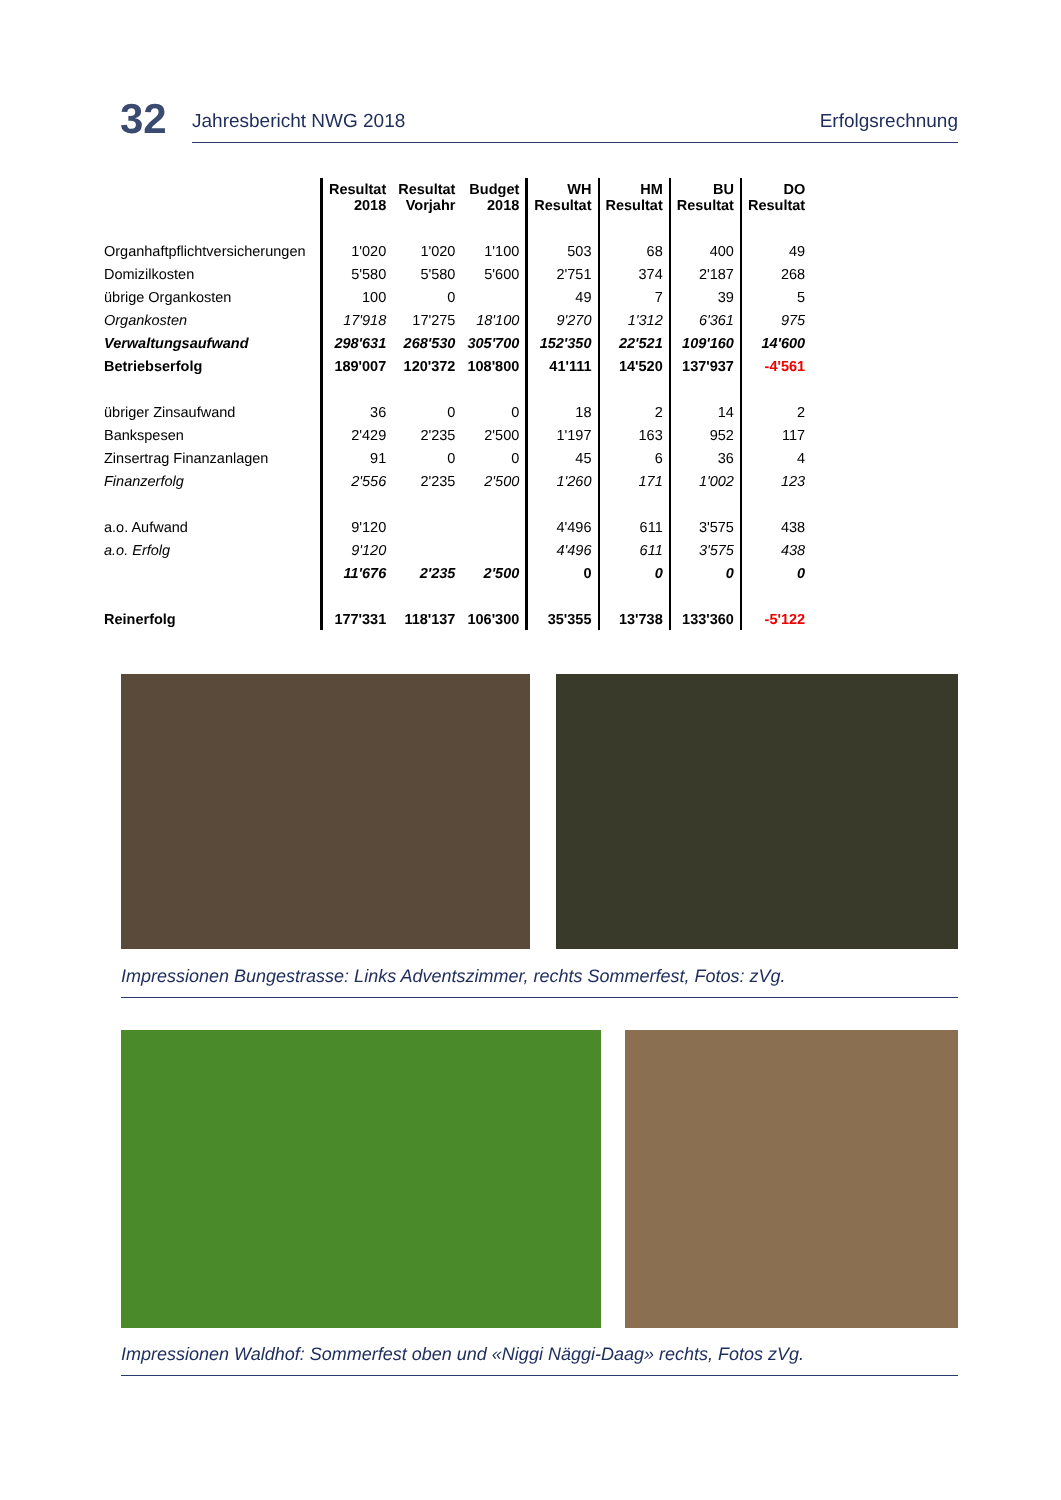32
Jahresbericht NWG 2018 Erfolgsrechnung
| | Resultat 2018 | Resultat Vorjahr | Budget 2018 | WH Resultat | HM Resultat | BU Resultat | DO Resultat |
| --- | --- | --- | --- | --- | --- | --- | --- |
| Organhaftpflichtversicherungen | 1'020 | 1'020 | 1'100 | 503 | 68 | 400 | 49 |
| Domizilkosten | 5'580 | 5'580 | 5'600 | 2'751 | 374 | 2'187 | 268 |
| übrige Organkosten | 100 | 0 | | 49 | 7 | 39 | 5 |
| Organkosten | 17'918 | 17'275 | 18'100 | 9'270 | 1'312 | 6'361 | 975 |
| Verwaltungsaufwand | 298'631 | 268'530 | 305'700 | 152'350 | 22'521 | 109'160 | 14'600 |
| Betriebserfolg | 189'007 | 120'372 | 108'800 | 41'111 | 14'520 | 137'937 | -4'561 |
| übriger Zinsaufwand | 36 | 0 | 0 | 18 | 2 | 14 | 2 |
| Bankspesen | 2'429 | 2'235 | 2'500 | 1'197 | 163 | 952 | 117 |
| Zinsertrag Finanzanlagen | 91 | 0 | 0 | 45 | 6 | 36 | 4 |
| Finanzerfolg | 2'556 | 2'235 | 2'500 | 1'260 | 171 | 1'002 | 123 |
| a.o. Aufwand | 9'120 | | | 4'496 | 611 | 3'575 | 438 |
| a.o. Erfolg | 9'120 | | | 4'496 | 611 | 3'575 | 438 |
| | 11'676 | 2'235 | 2'500 | 0 | 0 | 0 | 0 |
| Reinerfolg | 177'331 | 118'137 | 106'300 | 35'355 | 13'738 | 133'360 | -5'122 |
Impressionen Bungestrasse: Links Adventszimmer, rechts Sommerfest, Fotos: zVg.
Impressionen Waldhof: Sommerfest oben und «Niggi Näggi-Daag» rechts, Fotos zVg.